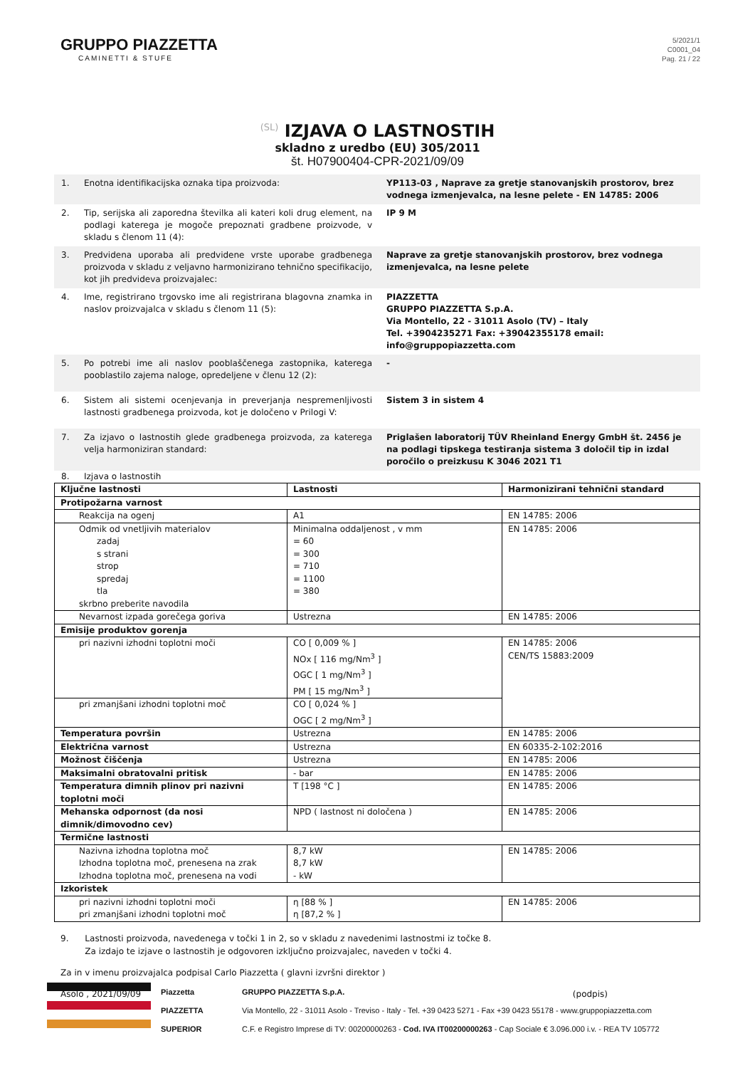GRUPPO PIAZZETTA
CAMINETTI & STUFE
5/2021/1
C0001_04
Pag. 21 / 22
(SL) IZJAVA O LASTNOSTIH
skladno z uredbo (EU) 305/2011
št. H07900404-CPR-2021/09/09
1. Enotna identifikacijska oznaka tipa proizvoda: YP113-03 , Naprave za gretje stanovanjskih prostorov, brez vodnega izmenjevalca, na lesne pelete - EN 14785: 2006
2. Tip, serijska ali zaporedna številka ali kateri koli drug element, na podlagi katerega je mogoče prepoznati gradbene proizvode, v skladu s členom 11 (4):
IP 9 M
3. Predvidena uporaba ali predvidene vrste uporabe gradbenega proizvoda v skladu z veljavno harmonizirano tehnično specifikacijo, kot jih predvideva proizvajalec:
Naprave za gretje stanovanjskih prostorov, brez vodnega izmenjevalca, na lesne pelete
4. Ime, registrirano trgovsko ime ali registrirana blagovna znamka in naslov proizvajalca v skladu s členom 11 (5):
PIAZZETTA
GRUPPO PIAZZETTA S.p.A.
Via Montello, 22 - 31011 Asolo (TV) – Italy
Tel. +3904235271 Fax: +39042355178 email: info@gruppopiazzetta.com
5. Po potrebi ime ali naslov pooblaščenega zastopnika, katerega pooblastilo zajema naloge, opredeljene v členu 12 (2):
-
6. Sistem ali sistemi ocenjevanja in preverjanja nespremenljivosti lastnosti gradbenega proizvoda, kot je določeno v Prilogi V:
Sistem 3 in sistem 4
7. Za izjavo o lastnostih glede gradbenega proizvoda, za katerega velja harmoniziran standard:
Priglašen laboratorij TÜV Rheinland Energy GmbH št. 2456 je na podlagi tipskega testiranja sistema 3 določil tip in izdal poročilo o preizkusu K 3046 2021 T1
8. Izjava o lastnostih
| Ključne lastnosti | Lastnosti | Harmonizirani tehnični standard |
| --- | --- | --- |
| Protipožarna varnost | | |
| Reakcija na ogenj | A1 | EN 14785: 2006 |
| Odmik od vnetljivih materialov zadaj s strani strop spredaj tla skrbno preberite navodila | Minimalna oddaljenost , v mm = 60 = 300 = 710 = 1100 = 380 | EN 14785: 2006 |
| Nevarnost izpada gorečega goriva | Ustrezna | EN 14785: 2006 |
| Emisije produktov gorenja | | |
| pri nazivni izhodni toplotni moči | CO [ 0,009 % ] NOx [ 116 mg/Nm<sup>3</sup> ] OGC [ 1 mg/Nm<sup>3</sup> ] PM [ 15 mg/Nm<sup>3</sup> ] | EN 14785: 2006 CEN/TS 15883:2009 |
| pri zmanjšani izhodni toplotni moč | CO [ 0,024 % ] OGC [ 2 mg/Nm<sup>3</sup> ] | |
| Temperatura površin | Ustrezna | EN 14785: 2006 |
| Električna varnost | Ustrezna | EN 60335-2-102:2016 |
| Možnost čiščenja | Ustrezna | EN 14785: 2006 |
| Maksimalni obratovalni pritisk | - bar | EN 14785: 2006 |
| Temperatura dimnih plinov pri nazivni toplotni moči | T [198 °C ] | EN 14785: 2006 |
| Mehanska odpornost (da nosi dimnik/dimovodno cev) | NPD ( lastnost ni določena ) | EN 14785: 2006 |
| Termične lastnosti | | |
| Nazivna izhodna toplotna moč Izhodna toplotna moč, prenesena na zrak Izhodna toplotna moč, prenesena na vodi | 8,7 kW 8,7 kW - kW | EN 14785: 2006 |
| Izkoristek | | |
| pri nazivni izhodni toplotni moči pri zmanjšani izhodni toplotni moč | η [88 % ] η [87,2 % ] | EN 14785: 2006 |
9. Lastnosti proizvoda, navedenega v točki 1 in 2, so v skladu z navedenimi lastnostmi iz točke 8.
Za izdajo te izjave o lastnostih je odgovoren izključno proizvajalec, naveden v točki 4.
Za in v imenu proizvajalca podpisal Carlo Piazzetta ( glavni izvršni direktor )
Asolo , 2021/09/09 (podpis)
Piazzetta
PIAZZETTA
SUPERIOR
GRUPPO PIAZZETTA S.p.A.
Via Montello, 22 - 31011 Asolo - Treviso - Italy - Tel. +39 0423 5271 - Fax +39 0423 55178 - www.gruppopiazzetta.com
C.F. e Registro Imprese di TV: 00200000263 - Cod. IVA IT00200000263 - Cap Sociale € 3.096.000 i.v. - REA TV 105772